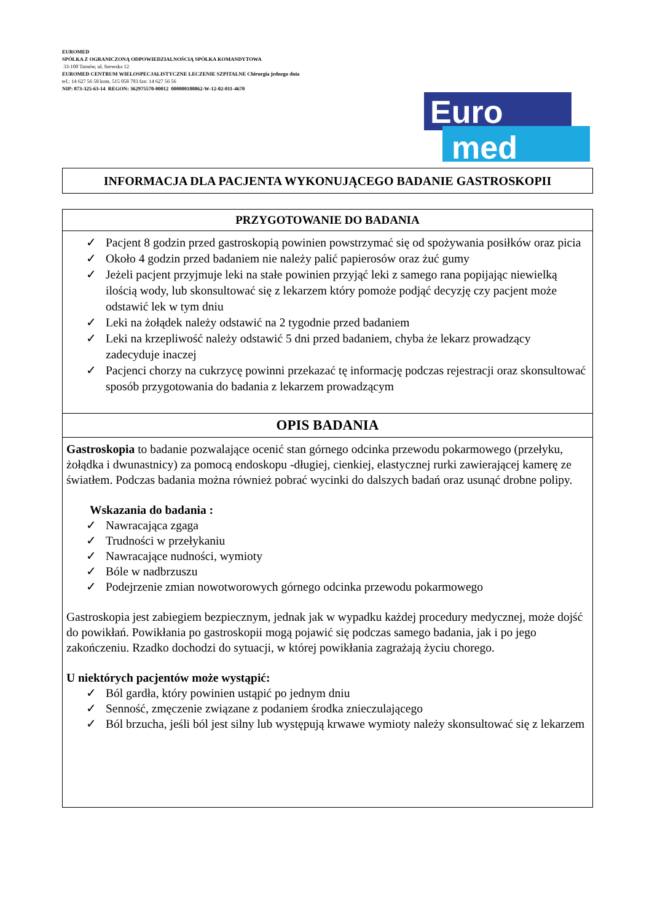EUROMED
SPÓŁKA Z OGRANICZONĄ ODPOWIEDZIALNOŚCIĄ SPÓŁKA KOMANDYTOWA
33-100 Tarnów, ul. Szewska 12
EUROMED CENTRUM WIELOSPECJALISTYCZNE LECZENIE SZPITALNE Chirurgia jednego dnia
tel.: 14 627 56 58 kom. 515 058 703 fax: 14 627 56 56
NIP: 873-325-63-14 REGON: 362975570-00012 000000180862-W-12-02-011-4670
Euro
med
INFORMACJA DLA PACJENTA WYKONUJĄCEGO BADANIE GASTROSKOPII
PRZYGOTOWANIE DO BADANIA
✓ Pacjent 8 godzin przed gastroskopią powinien powstrzymać się od spożywania posiłków oraz picia
✓ Około 4 godzin przed badaniem nie należy palić papierosów oraz żuć gumy
✓ Jeżeli pacjent przyjmuje leki na stałe powinien przyjąć leki z samego rana popijając niewielką ilością wody, lub skonsultować się z lekarzem który pomoże podjąć decyzję czy pacjent może odstawić lek w tym dniu
✓ Leki na żołądek należy odstawić na 2 tygodnie przed badaniem
✓ Leki na krzepliwość należy odstawić 5 dni przed badaniem, chyba że lekarz prowadzący zadecyduje inaczej
✓ Pacjenci chorzy na cukrzycę powinni przekazać tę informację podczas rejestracji oraz skonsultować sposób przygotowania do badania z lekarzem prowadzącym
OPIS BADANIA
Gastroskopia to badanie pozwalające ocenić stan górnego odcinka przewodu pokarmowego (przełyku, żołądka i dwunastnicy) za pomocą endoskopu -długiej, cienkiej, elastycznej rurki zawierającej kamerę ze światłem. Podczas badania można również pobrać wycinki do dalszych badań oraz usunąć drobne polipy.
Wskazania do badania :
✓ Nawracająca zgaga
✓ Trudności w przełykaniu
✓ Nawracające nudności, wymioty
✓ Bóle w nadbrzuszu
✓ Podejrzenie zmian nowotworowych górnego odcinka przewodu pokarmowego
Gastroskopia jest zabiegiem bezpiecznym, jednak jak w wypadku każdej procedury medycznej, może dojść do powikłań. Powikłania po gastroskopii mogą pojawić się podczas samego badania, jak i po jego zakończeniu. Rzadko dochodzi do sytuacji, w której powikłania zagrażają życiu chorego.
U niektórych pacjentów może wystąpić:
✓ Ból gardła, który powinien ustąpić po jednym dniu
✓ Senność, zmęczenie związane z podaniem środka znieczulającego
✓ Ból brzucha, jeśli ból jest silny lub występują krwawe wymioty należy skonsultować się z lekarzem